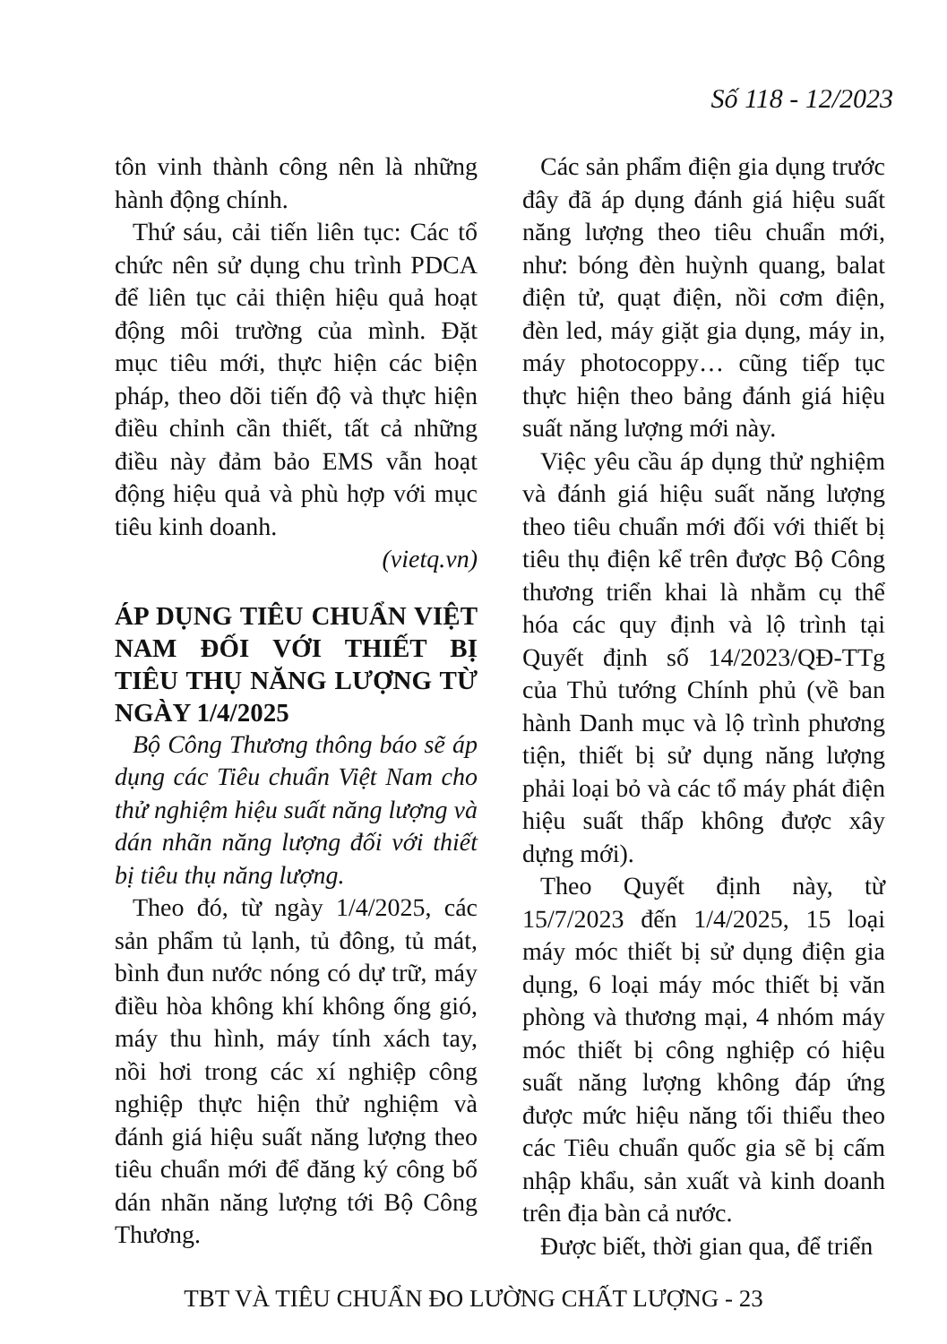Số 118 - 12/2023
tôn vinh thành công nên là những hành động chính.
Thứ sáu, cải tiến liên tục: Các tổ chức nên sử dụng chu trình PDCA để liên tục cải thiện hiệu quả hoạt động môi trường của mình. Đặt mục tiêu mới, thực hiện các biện pháp, theo dõi tiến độ và thực hiện điều chỉnh cần thiết, tất cả những điều này đảm bảo EMS vẫn hoạt động hiệu quả và phù hợp với mục tiêu kinh doanh.
(vietq.vn)
ÁP DỤNG TIÊU CHUẨN VIỆT NAM ĐỐI VỚI THIẾT BỊ TIÊU THỤ NĂNG LƯỢNG TỪ NGÀY 1/4/2025
Bộ Công Thương thông báo sẽ áp dụng các Tiêu chuẩn Việt Nam cho thử nghiệm hiệu suất năng lượng và dán nhãn năng lượng đối với thiết bị tiêu thụ năng lượng.
Theo đó, từ ngày 1/4/2025, các sản phẩm tủ lạnh, tủ đông, tủ mát, bình đun nước nóng có dự trữ, máy điều hòa không khí không ống gió, máy thu hình, máy tính xách tay, nồi hơi trong các xí nghiệp công nghiệp thực hiện thử nghiệm và đánh giá hiệu suất năng lượng theo tiêu chuẩn mới để đăng ký công bố dán nhãn năng lượng tới Bộ Công Thương.
Các sản phẩm điện gia dụng trước đây đã áp dụng đánh giá hiệu suất năng lượng theo tiêu chuẩn mới, như: bóng đèn huỳnh quang, balat điện tử, quạt điện, nồi cơm điện, đèn led, máy giặt gia dụng, máy in, máy photocoppy… cũng tiếp tục thực hiện theo bảng đánh giá hiệu suất năng lượng mới này.
Việc yêu cầu áp dụng thử nghiệm và đánh giá hiệu suất năng lượng theo tiêu chuẩn mới đối với thiết bị tiêu thụ điện kể trên được Bộ Công thương triển khai là nhằm cụ thể hóa các quy định và lộ trình tại Quyết định số 14/2023/QĐ-TTg của Thủ tướng Chính phủ (về ban hành Danh mục và lộ trình phương tiện, thiết bị sử dụng năng lượng phải loại bỏ và các tổ máy phát điện hiệu suất thấp không được xây dựng mới).
Theo Quyết định này, từ 15/7/2023 đến 1/4/2025, 15 loại máy móc thiết bị sử dụng điện gia dụng, 6 loại máy móc thiết bị văn phòng và thương mại, 4 nhóm máy móc thiết bị công nghiệp có hiệu suất năng lượng không đáp ứng được mức hiệu năng tối thiểu theo các Tiêu chuẩn quốc gia sẽ bị cấm nhập khẩu, sản xuất và kinh doanh trên địa bàn cả nước.
Được biết, thời gian qua, để triển
TBT VÀ TIÊU CHUẨN ĐO LƯỜNG CHẤT LƯỢNG - 23